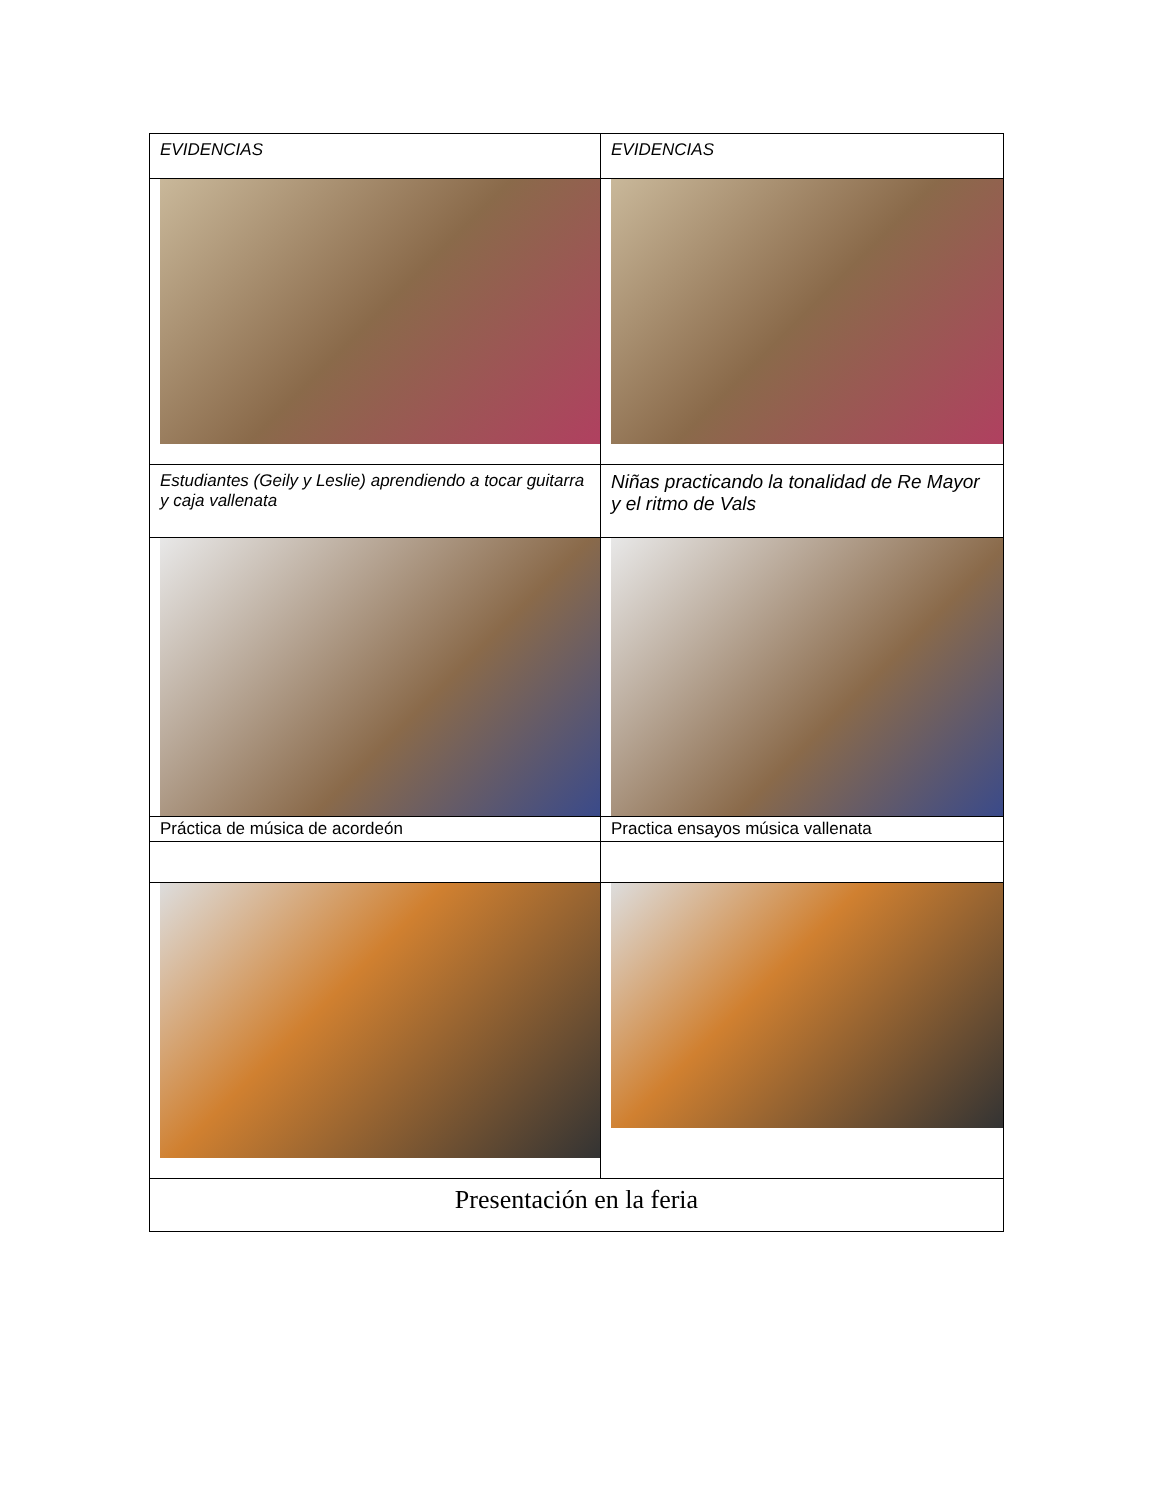| EVIDENCIAS | EVIDENCIAS |
| Estudiantes (Geily y Leslie) aprendiendo a tocar guitarra y caja vallenata | Niñas practicando la tonalidad de Re Mayor y el ritmo de Vals |
| Práctica de música de acordeón | Practica ensayos música vallenata |
| Presentación en la feria | |